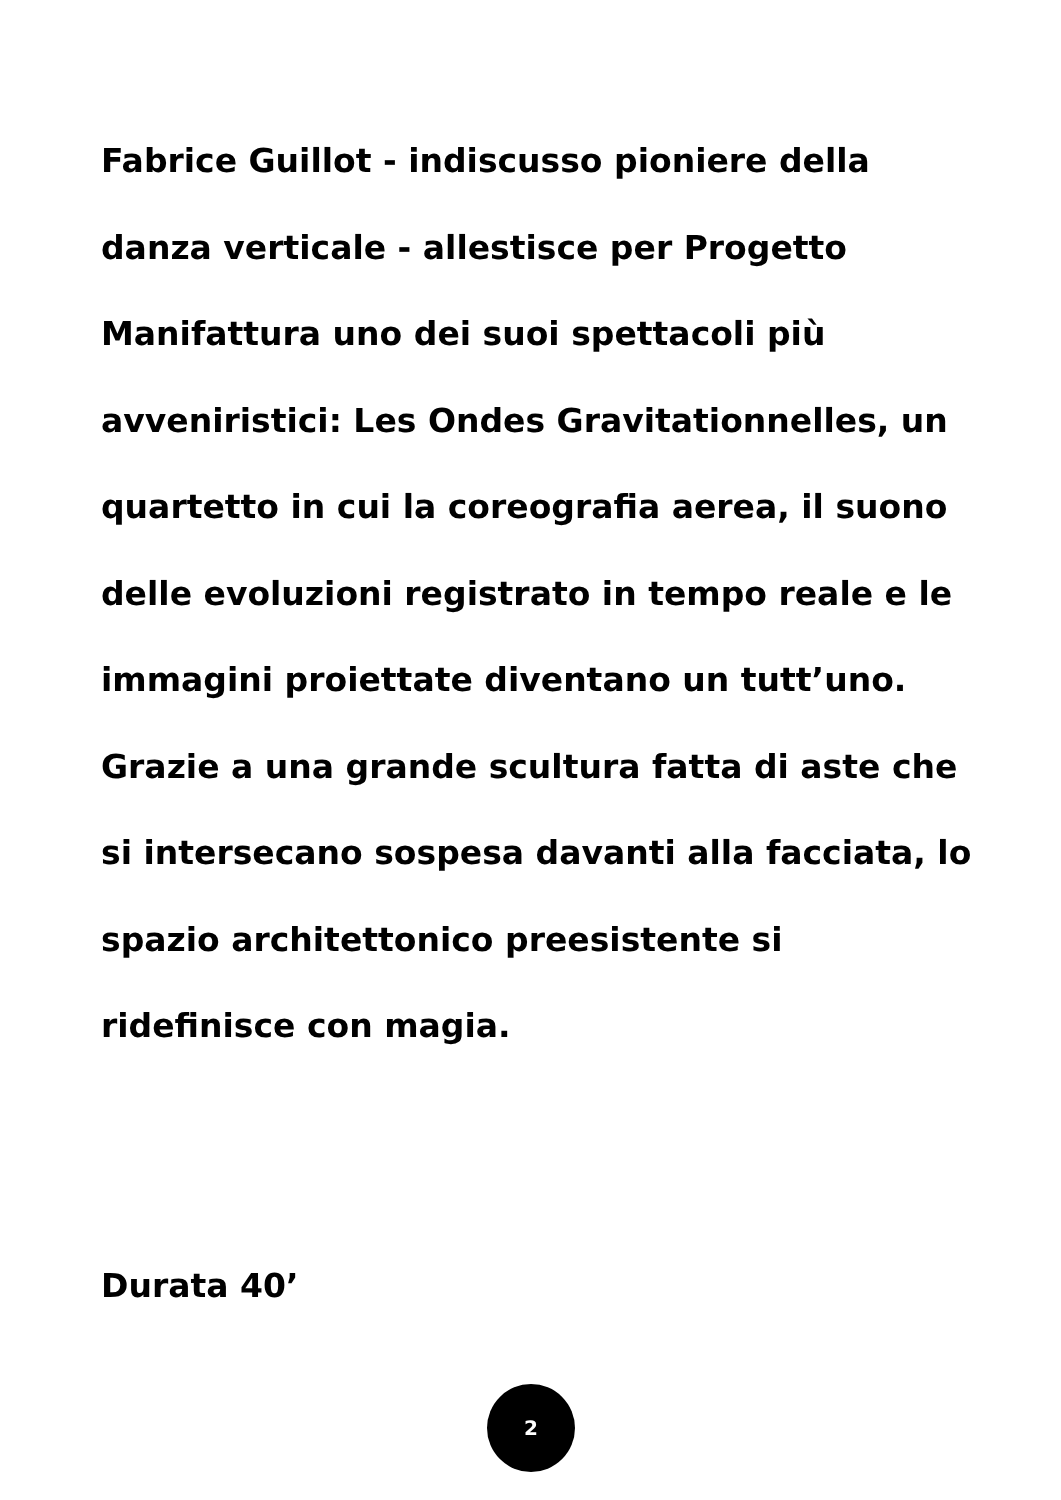Fabrice Guillot - indiscusso pioniere della danza verticale - allestisce per Progetto Manifattura uno dei suoi spettacoli più avveniristici: Les Ondes Gravitationnelles, un quartetto in cui la coreografia aerea, il suono delle evoluzioni registrato in tempo reale e le immagini proiettate diventano un tutt’uno. Grazie a una grande scultura fatta di aste che si intersecano sospesa davanti alla facciata, lo spazio architettonico preesistente si ridefinisce con magia.
Durata 40’
2